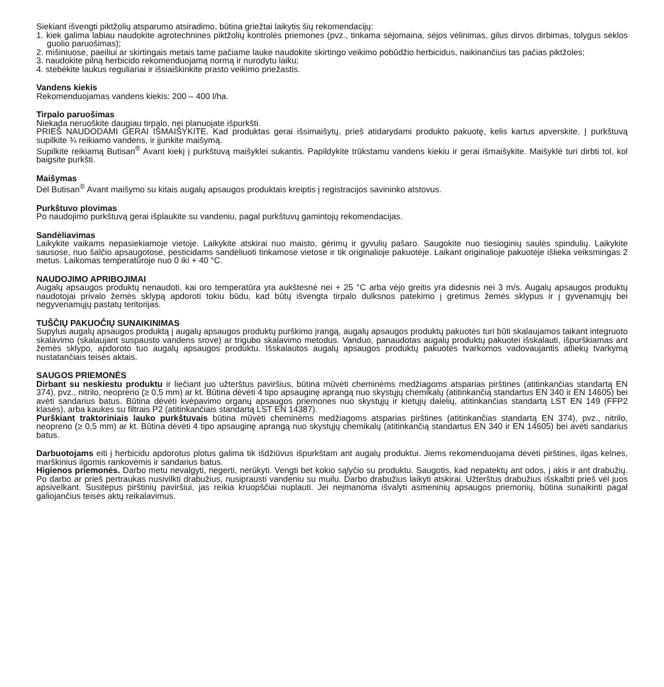Siekiant išvengti piktžolių atsparumo atsiradimo, būtina griežtai laikytis šių rekomendacijų:
1. kiek galima labiau naudokite agrotechnines piktžolių kontrolės priemones (pvz., tinkama sėjomaina, sėjos vėlinimas, gilus dirvos dirbimas, tolygus sėklos guolio paruošimas);
2. mišiniuose, paeiliui ar skirtingais metais tame pačiame lauke naudokite skirtingo veikimo pobūdžio herbicidus, naikinančius tas pačias piktžoles;
3. naudokite pilną herbicido rekomenduojamą normą ir nurodytu laiku;
4. stebėkite laukus reguliariai ir išsiaiškinkite prasto veikimo priežastis.
Vandens kiekis
Rekomenduojamas vandens kiekis: 200 – 400 l/ha.
Tirpalo paruošimas
Niekada neruoškite daugiau tirpalo, nei planuojate išpurkšti.
PRIEŠ NAUDODAMI GERAI IŠMAIŠYKITE. Kad produktas gerai išsimaišytų, prieš atidarydami produkto pakuotę, kelis kartus apverskite. Į purkštuvą supilkite ¾ reikiamo vandens, ir įjunkite maišymą.
Supilkite reikiamą Butisan<sup>®</sup> Avant kiekį į purkštuvą maišyklei sukantis. Papildykite trūkstamu vandens kiekiu ir gerai išmaišykite. Maišyklė turi dirbti tol, kol baigsite purkšti.
Maišymas
Dėl Butisan<sup>®</sup> Avant maišymo su kitais augalų apsaugos produktais kreiptis į registracijos savininko atstovus.
Purkštuvo plovimas
Po naudojimo purkštuvą gerai išplaukite su vandeniu, pagal purkštuvų gamintojų rekomendacijas.
Sandėliavimas
Laikykite vaikams nepasiekiamoje vietoje. Laikykite atskirai nuo maisto, gėrimų ir gyvulių pašaro. Saugokite nuo tiesioginių saulės spindulių. Laikykite sausose, nuo šalčio apsaugotose, pesticidams sandėliuoti tinkamose vietose ir tik originalioje pakuotėje. Laikant originalioje pakuotėje išlieka veiksmingas 2 metus. Laikomas temperatūroje nuo 0 iki + 40 °C.
NAUDOJIMO APRIBOJIMAI
Augalų apsaugos produktų nenaudoti, kai oro temperatūra yra aukštesnė nei + 25 °C arba vėjo greitis yra didesnis nei 3 m/s. Augalų apsaugos produktų naudotojai privalo žemės sklypą apdoroti tokiu būdu, kad būtų išvengta tirpalo dulksnos patekimo į gretimus žemės sklypus ir į gyvenamųjų bei negyvenamųjų pastatų teritorijas.
TUŠČIŲ PAKUOČIŲ SUNAIKINIMAS
Supylus augalų apsaugos produktą į augalų apsaugos produktų purškimo įrangą, augalų apsaugos produktų pakuotės turi būti skalaujamos taikant integruoto skalavimo (skalaujant suspausto vandens srove) ar trigubo skalavimo metodus. Vanduo, panaudotas augalų produktų pakuotei išskalauti, išpurškiamas ant žemės sklypo, apdoroto tuo augalų apsaugos produktu. Išskalautos augalų apsaugos produktų pakuotės tvarkomos vadovaujantis atliekų tvarkymą nustatančiais teisės aktais.
SAUGOS PRIEMONĖS
Dirbant su neskiestu produktu ir liečiant juo užterštus paviršius, būtina mūvėti cheminėms medžiagoms atsparias pirštines (atitinkančias standartą EN 374), pvz., nitrilo, neopreno (≥ 0,5 mm) ar kt. Būtina dėvėti 4 tipo apsauginę aprangą nuo skystųjų chemikalų (atitinkančią standartus EN 340 ir EN 14605) bei avėti sandarius batus. Būtina dėvėti kvėpavimo organų apsaugos priemones nuo skystųjų ir kietųjų dalelių, atitinkančias standartą LST EN 149 (FFP2 klasės), arba kaukes su filtrais P2 (atitinkančiais standartą LST EN 14387).
Purškiant traktoriniais lauko purkštuvais būtina mūvėti cheminėms medžiagoms atsparias pirštines (atitinkančias standartą EN 374), pvz., nitrilo, neopreno (≥ 0,5 mm) ar kt. Būtina dėvėti 4 tipo apsauginę aprangą nuo skystųjų chemikalų (atitinkančią standartus EN 340 ir EN 14605) bei avėti sandarius batus.
Darbuotojams eiti į herbicidu apdorotus plotus galima tik išdžiūvus išpurkštam ant augalų produktui. Jiems rekomenduojama dėvėti pirštines, ilgas kelnes, marškinius ilgomis rankovėmis ir sandarius batus.
Higienos priemonės. Darbo metu nevalgyti, negerti, nerūkyti. Vengti bet kokio sąlyčio su produktu. Saugotis, kad nepatektų ant odos, į akis ir ant drabužių. Po darbo ar prieš pertraukas nusivilkti drabužius, nusiprausti vandeniu su muilu. Darbo drabužius laikyti atskirai. Užterštus drabužius išskalbti prieš vėl juos apsivelkant. Susitepus pirštinių paviršiui, jas reikia kruopščiai nuplauti. Jei neįmanoma išvalyti asmeninių apsaugos priemonių, būtina sunaikinti pagal galiojančius teisės aktų reikalavimus.